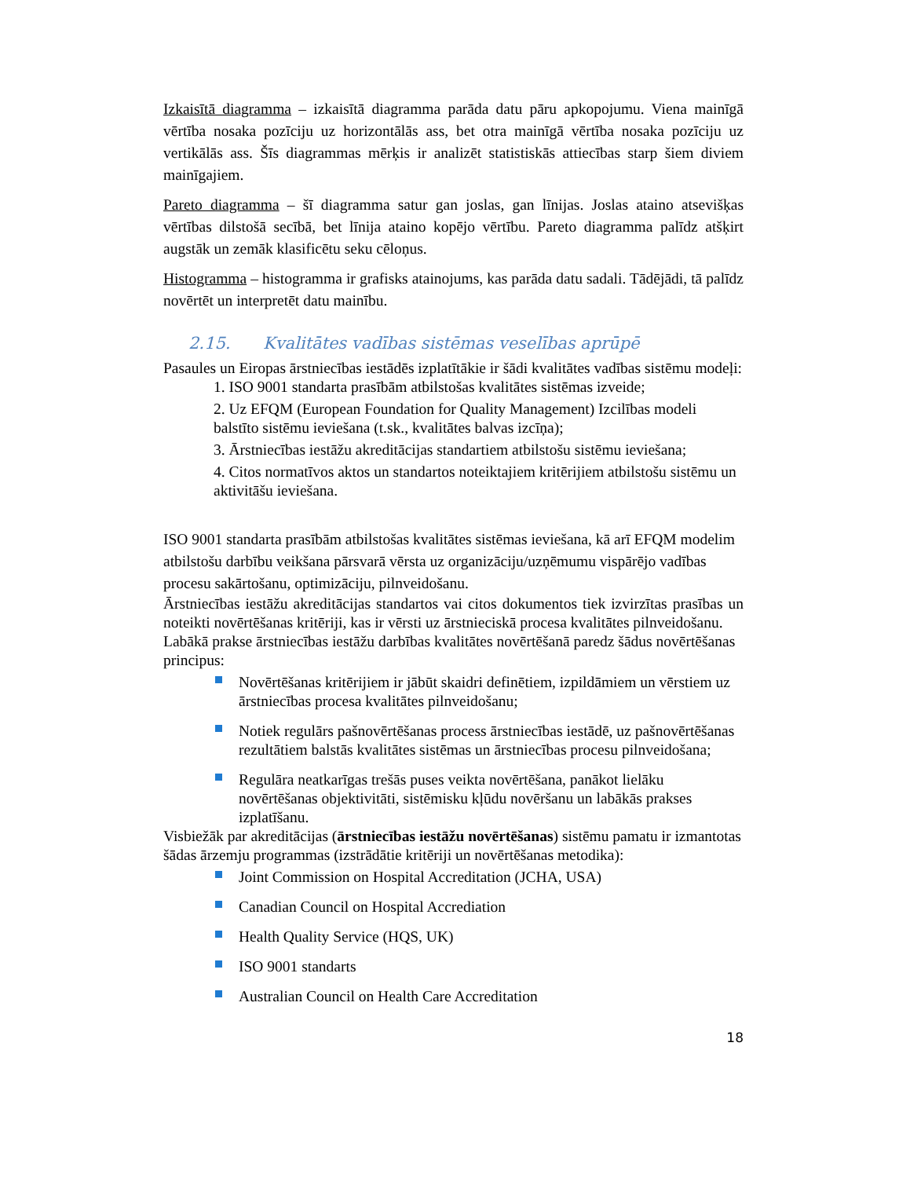Izkaisītā diagramma – izkaisītā diagramma parāda datu pāru apkopojumu. Viena mainīgā vērtība nosaka pozīciju uz horizontālās ass, bet otra mainīgā vērtība nosaka pozīciju uz vertikālās ass. Šīs diagrammas mērķis ir analizēt statistiskās attiecības starp šiem diviem mainīgajiem.
Pareto diagramma – šī diagramma satur gan joslas, gan līnijas. Joslas ataino atsevišķas vērtības dilstošā secībā, bet līnija ataino kopējo vērtību. Pareto diagramma palīdz atšķirt augstāk un zemāk klasificētu seku cēloņus.
Histogramma – histogramma ir grafisks atainojums, kas parāda datu sadali. Tādējādi, tā palīdz novērtēt un interpretēt datu mainību.
2.15. Kvalitātes vadības sistēmas veselības aprūpē
Pasaules un Eiropas ārstniecības iestādēs izplatītākie ir šādi kvalitātes vadības sistēmu modeļi:
1. ISO 9001 standarta prasībām atbilstošas kvalitātes sistēmas izveide;
2. Uz EFQM (European Foundation for Quality Management) Izcilības modeli balstīto sistēmu ieviešana (t.sk., kvalitātes balvas izcīņa);
3. Ārstniecības iestāžu akreditācijas standartiem atbilstošu sistēmu ieviešana;
4. Citos normatīvos aktos un standartos noteiktajiem kritērijiem atbilstošu sistēmu un aktivitāšu ieviešana.
ISO 9001 standarta prasībām atbilstošas kvalitātes sistēmas ieviešana, kā arī EFQM modelim atbilstošu darbību veikšana pārsvarā vērsta uz organizāciju/uzņēmumu vispārējo vadības procesu sakārtošanu, optimizāciju, pilnveidošanu.
Ārstniecības iestāžu akreditācijas standartos vai citos dokumentos tiek izvirzītas prasības un noteikti novērtēšanas kritēriji, kas ir vērsti uz ārstnieciskā procesa kvalitātes pilnveidošanu.
Labākā prakse ārstniecības iestāžu darbības kvalitātes novērtēšanā paredz šādus novērtēšanas principus:
Novērtēšanas kritērijiem ir jābūt skaidri definētiem, izpildāmiem un vērstiem uz ārstniecības procesa kvalitātes pilnveidošanu;
Notiek regulārs pašnovērtēšanas process ārstniecības iestādē, uz pašnovērtēšanas rezultātiem balstās kvalitātes sistēmas un ārstniecības procesu pilnveidošana;
Regulāra neatkarīgas trešās puses veikta novērtēšana, panākot lielāku novērtēšanas objektivitāti, sistēmisku kļūdu novēršanu un labākās prakses izplatīšanu.
Visbiežāk par akreditācijas (ārstniecības iestāžu novērtēšanas) sistēmu pamatu ir izmantotas šādas ārzemju programmas (izstrādātie kritēriji un novērtēšanas metodika):
Joint Commission on Hospital Accreditation (JCHA, USA)
Canadian Council on Hospital Accrediation
Health Quality Service (HQS, UK)
ISO 9001 standarts
Australian Council on Health Care Accreditation
18